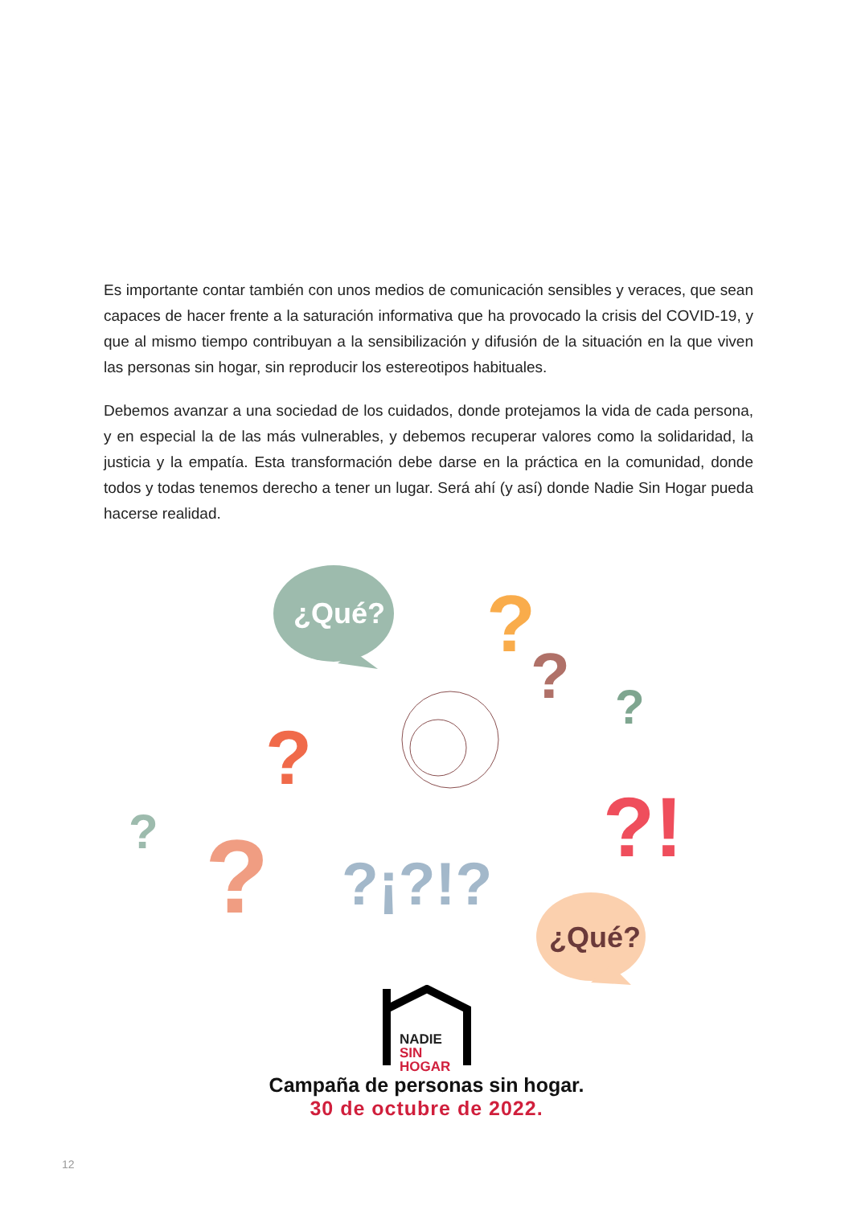Es importante contar también con unos medios de comunicación sensibles y veraces, que sean capaces de hacer frente a la saturación informativa que ha provocado la crisis del COVID-19, y que al mismo tiempo contribuyan a la sensibilización y difusión de la situación en la que viven las personas sin hogar, sin reproducir los estereotipos habituales.
Debemos avanzar a una sociedad de los cuidados, donde protejamos la vida de cada persona, y en especial la de las más vulnerables, y debemos recuperar valores como la solidaridad, la justicia y la empatía. Esta transformación debe darse en la práctica en la comunidad, donde todos y todas tenemos derecho a tener un lugar. Será ahí (y así) donde Nadie Sin Hogar pueda hacerse realidad.
¿Qué?
¿Qué?
?
?
?
?
?
?
?!
?¡?!?
NADIE
SIN
HOGAR
Campaña de personas sin hogar.
30 de octubre de 2022.
12